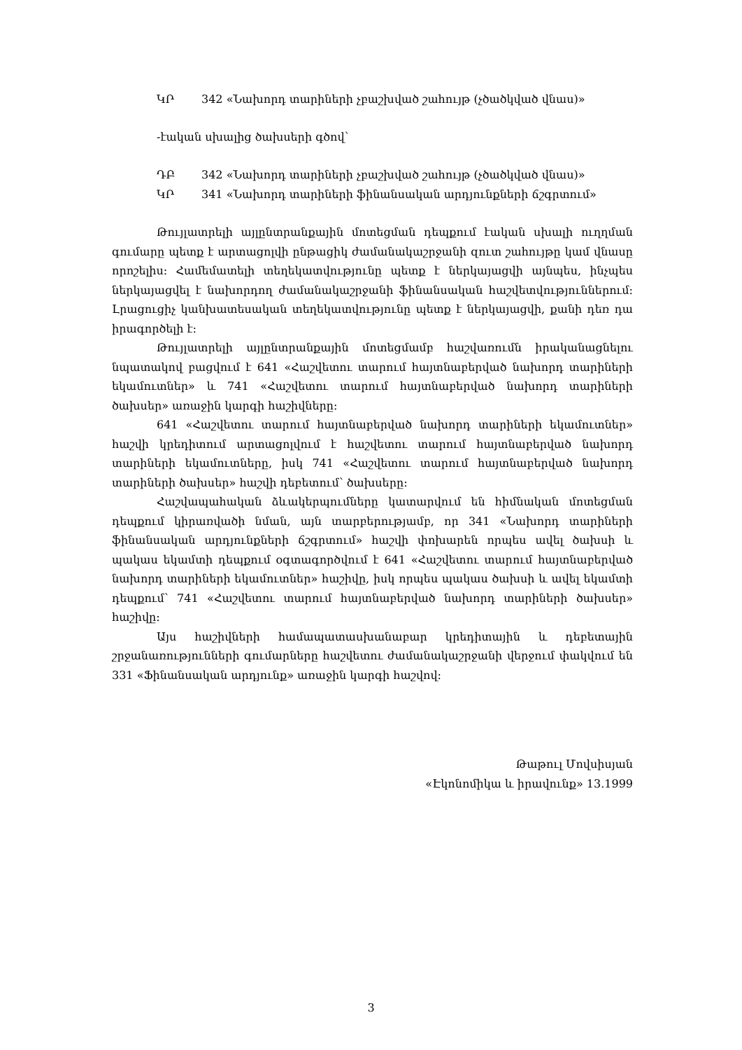ԿՐ 342 «Նախորդ տարիների չբաշխված շահույթ (չծածկված վնաս)»
-էական սխալից ծախսերի գծով՝
ԴԲ 342 «Նախորդ տարիների չբաշխված շահույթ (չծածկված վնաս)»
ԿՐ 341 «Նախորդ տարիների ֆինանսական արդյունքների ճշգրտում»
Թույլատրելի այլընտրանքային մոտեցման դեպքում էական սխալի ուղղման գումարը պետք է արտացոլվի ընթացիկ ժամանակաշրջանի զուտ շահույթը կամ վնասը որոշելիս: Համեմատելի տեղեկատվությունը պետք է ներկայացվի այնպես, ինչպես ներկայացվել է նախորդող ժամանակաշրջանի ֆինանսական հաշվետվություններում: Լրացուցիչ կանխատեսական տեղեկատվությունը պետք է ներկայացվի, քանի դեռ դա իրագործելի է:
Թույլատրելի այլընտրանքային մոտեցմամբ հաշվառումն իրականացնելու նպատակով բացվում է 641 «Հաշվետու տարում հայտնաբերված նախորդ տարիների եկամուտներ» և 741 «Հաշվետու տարում հայտնաբերված նախորդ տարիների ծախսեր» առաջին կարգի հաշիվները:
641 «Հաշվետու տարում հայտնաբերված նախորդ տարիների եկամուտներ» հաշվի կրեդիտում արտացոլվում է հաշվետու տարում հայտնաբերված նախորդ տարիների եկամուտները, իսկ 741 «Հաշվետու տարում հայտնաբերված նախորդ տարիների ծախսեր» հաշվի դեբետում՝ ծախսերը:
Հաշվապահական ձևակերպումները կատարվում են հիմնական մոտեցման դեպքում կիրառվածի նման, այն տարբերությամբ, որ 341 «Նախորդ տարիների ֆինանսական արդյունքների ճշգրտում» հաշվի փոխարեն որպես ավել ծախսի և պակաս եկամտի դեպքում օգտագործվում է 641 «Հաշվետու տարում հայտնաբերված նախորդ տարիների եկամուտներ» հաշիվը, իսկ որպես պակաս ծախսի և ավել եկամտի դեպքում՝ 741 «Հաշվետու տարում հայտնաբերված նախորդ տարիների ծախսեր» հաշիվը:
Այս հաշիվների համապատասխանաբար կրեդիտային և դեբետային շրջանառությունների գումարները հաշվետու ժամանակաշրջանի վերջում փակվում են 331 «Ֆինանսական արդյունք» առաջին կարգի հաշվով:
Թաթուլ Մովսիսյան
«Էկոնոմիկա և իրավունք» 13.1999
3